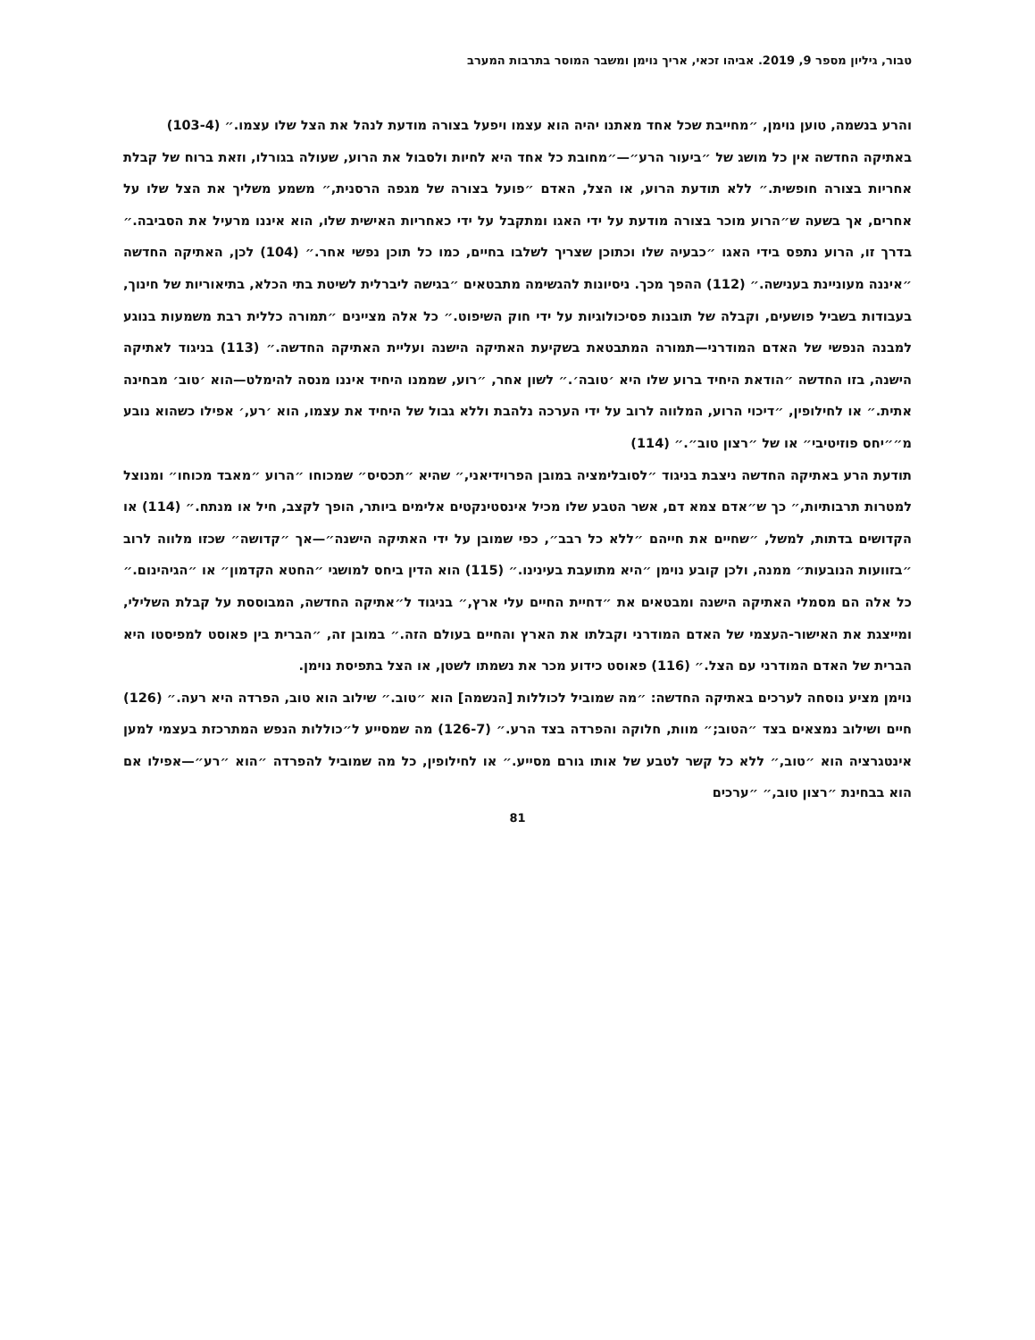טבור, גיליון מספר 9, 2019. אביהו זכאי, אריך נוימן ומשבר המוסר בתרבות המערב
והרע בנשמה, טוען נוימן, ״מחייבת שכל אחד מאתנו יהיה הוא עצמו ויפעל בצורה מודעת לנהל את הצל שלו עצמו.״ (103-4)
באתיקה החדשה אין כל מושג של ״ביעור הרע״—״מחובת כל אחד היא לחיות ולסבול את הרוע, שעולה בגורלו, וזאת ברוח של קבלת אחריות בצורה חופשית.״ ללא תודעת הרוע, או הצל, האדם ״פועל בצורה של מגפה הרסנית,״ משמע משליך את הצל שלו על אחרים, אך בשעה ש״הרוע מוכר בצורה מודעת על ידי האגו ומתקבל על ידי כאחריות האישית שלו, הוא איננו מרעיל את הסביבה.״ בדרך זו, הרוע נתפס בידי האגו ״כבעיה שלו וכתוכן שצריך לשלבו בחיים, כמו כל תוכן נפשי אחר.״ (104) לכן, האתיקה החדשה ״איננה מעוניינת בענישה.״ (112) ההפך מכך. ניסיונות להגשימה מתבטאים ״בגישה ליברלית לשיטת בתי הכלא, בתיאוריות של חינוך, בעבודות בשביל פושעים, וקבלה של תובנות פסיכולוגיות על ידי חוק השיפוט.״ כל אלה מציינים ״תמורה כללית רבת משמעות בנוגע למבנה הנפשי של האדם המודרני—תמורה המתבטאת בשקיעת האתיקה הישנה ועליית האתיקה החדשה.״ (113) בניגוד לאתיקה הישנה, בזו החדשה ״הודאת היחיד ברוע שלו היא ׳טובה׳.״ לשון אחר, ״רוע, שממנו היחיד איננו מנסה להימלט—הוא ׳טוב׳ מבחינה אתית.״ או לחילופין, ״דיכוי הרוע, המלווה לרוב על ידי הערכה נלהבת וללא גבול של היחיד את עצמו, הוא ׳רע,׳ אפילו כשהוא נובע מ״״יחס פוזיטיבי״ או של ״רצון טוב״.״ (114)
תודעת הרע באתיקה החדשה ניצבת בניגוד ״לסובלימציה במובן הפרוידיאני,״ שהיא ״תכסיס״ שמכוחו ״הרוע ״מאבד מכוחו״ ומנוצל למטרות תרבותיות,״ כך ש״אדם צמא דם, אשר הטבע שלו מכיל אינסטינקטים אלימים ביותר, הופך לקצב, חיל או מנתח.״ (114) או הקדושים בדתות, למשל, ״שחיים את חייהם ״ללא כל רבב״, כפי שמובן על ידי האתיקה הישנה״—אך ״קדושה״ שכזו מלווה לרוב ״בזוועות הנובעות״ ממנה, ולכן קובע נוימן ״היא מתועבת בעינינו.״ (115) הוא הדין ביחס למושגי ״החטא הקדמון״ או ״הגיהינום.״ כל אלה הם מסמלי האתיקה הישנה ומבטאים את ״דחיית החיים עלי ארץ,״ בניגוד ל״אתיקה החדשה, המבוססת על קבלת השלילי, ומייצגת את האישור-העצמי של האדם המודרני וקבלתו את הארץ והחיים בעולם הזה.״ במובן זה, ״הברית בין פאוסט למפיסטו היא הברית של האדם המודרני עם הצל.״ (116) פאוסט כידוע מכר את נשמתו לשטן, או הצל בתפיסת נוימן.
נוימן מציע נוסחה לערכים באתיקה החדשה: ״מה שמוביל לכוללות [הנשמה] הוא ״טוב.״ שילוב הוא טוב, הפרדה היא רעה.״ (126) חיים ושילוב נמצאים בצד ״הטוב;״ מוות, חלוקה והפרדה בצד הרע.״ (126-7) מה שמסייע ל״כוללות הנפש המתרכזת בעצמי למען אינטגרציה הוא ״טוב,״ ללא כל קשר לטבע של אותו גורם מסייע.״ או לחילופין, כל מה שמוביל להפרדה ״הוא ״רע״—אפילו אם הוא בבחינת ״רצון טוב,״ ״ערכים
81